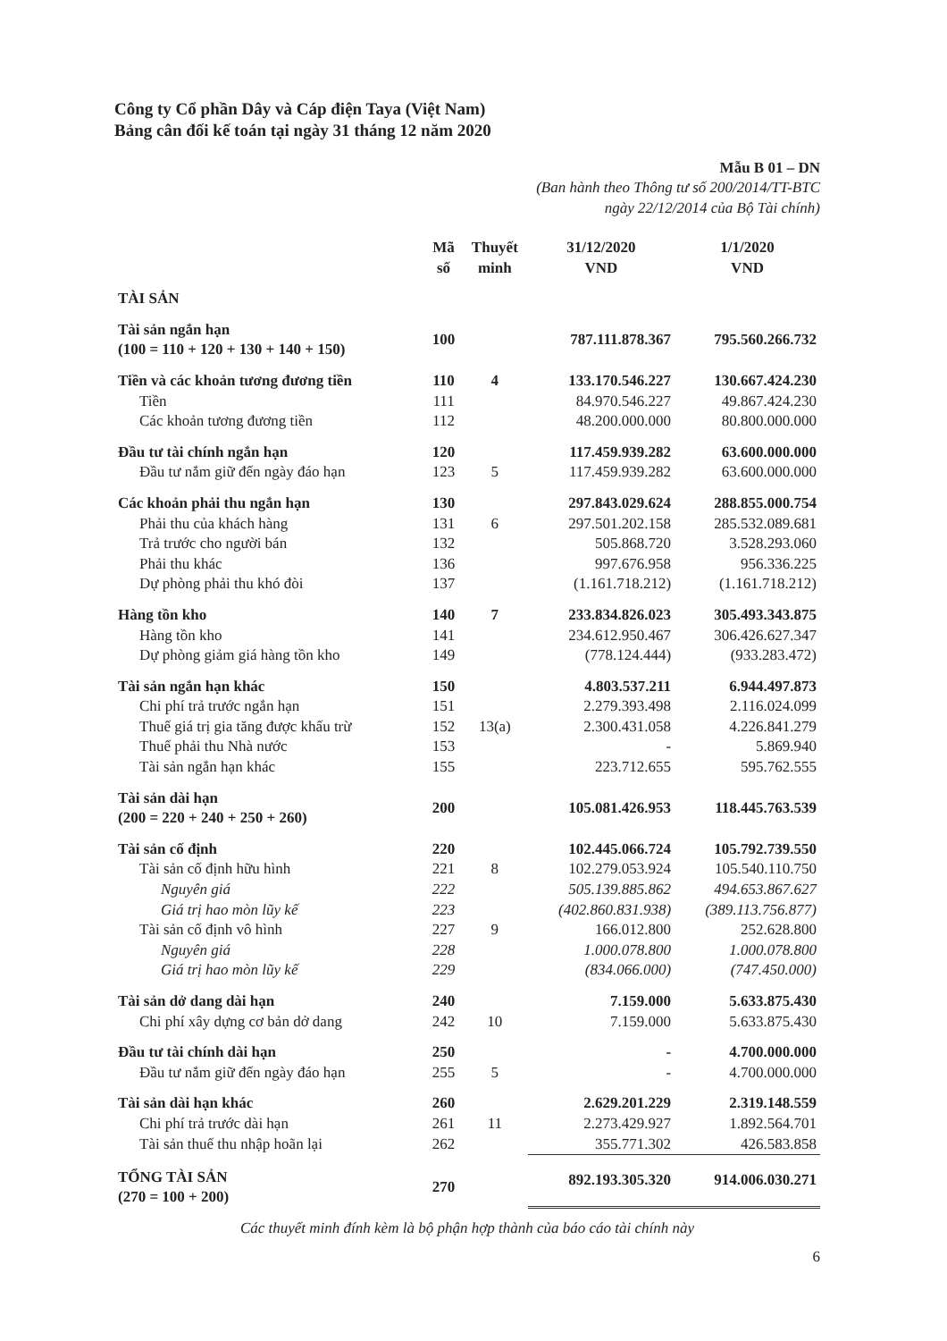Công ty Cổ phần Dây và Cáp điện Taya (Việt Nam)
Bảng cân đối kế toán tại ngày 31 tháng 12 năm 2020
Mẫu B 01 – DN
(Ban hành theo Thông tư số 200/2014/TT-BTC
ngày 22/12/2014 của Bộ Tài chính)
| | Mã số | Thuyết minh | 31/12/2020 VND | 1/1/2020 VND |
| --- | --- | --- | --- | --- |
| TÀI SẢN | | | | |
| Tài sản ngắn hạn (100 = 110 + 120 + 130 + 140 + 150) | 100 | | 787.111.878.367 | 795.560.266.732 |
| Tiền và các khoản tương đương tiền | 110 | 4 | 133.170.546.227 | 130.667.424.230 |
| Tiền | 111 | | 84.970.546.227 | 49.867.424.230 |
| Các khoản tương đương tiền | 112 | | 48.200.000.000 | 80.800.000.000 |
| Đầu tư tài chính ngắn hạn | 120 | | 117.459.939.282 | 63.600.000.000 |
| Đầu tư nắm giữ đến ngày đáo hạn | 123 | 5 | 117.459.939.282 | 63.600.000.000 |
| Các khoản phải thu ngắn hạn | 130 | | 297.843.029.624 | 288.855.000.754 |
| Phải thu của khách hàng | 131 | 6 | 297.501.202.158 | 285.532.089.681 |
| Trả trước cho người bán | 132 | | 505.868.720 | 3.528.293.060 |
| Phải thu khác | 136 | | 997.676.958 | 956.336.225 |
| Dự phòng phải thu khó đòi | 137 | | (1.161.718.212) | (1.161.718.212) |
| Hàng tồn kho | 140 | 7 | 233.834.826.023 | 305.493.343.875 |
| Hàng tồn kho | 141 | | 234.612.950.467 | 306.426.627.347 |
| Dự phòng giảm giá hàng tồn kho | 149 | | (778.124.444) | (933.283.472) |
| Tài sản ngắn hạn khác | 150 | | 4.803.537.211 | 6.944.497.873 |
| Chi phí trả trước ngắn hạn | 151 | | 2.279.393.498 | 2.116.024.099 |
| Thuế giá trị gia tăng được khấu trừ | 152 | 13(a) | 2.300.431.058 | 4.226.841.279 |
| Thuế phải thu Nhà nước | 153 | | - | 5.869.940 |
| Tài sản ngắn hạn khác | 155 | | 223.712.655 | 595.762.555 |
| Tài sản dài hạn (200 = 220 + 240 + 250 + 260) | 200 | | 105.081.426.953 | 118.445.763.539 |
| Tài sản cố định | 220 | | 102.445.066.724 | 105.792.739.550 |
| Tài sản cố định hữu hình | 221 | 8 | 102.279.053.924 | 105.540.110.750 |
| Nguyên giá | 222 | | 505.139.885.862 | 494.653.867.627 |
| Giá trị hao mòn lũy kế | 223 | | (402.860.831.938) | (389.113.756.877) |
| Tài sản cố định vô hình | 227 | 9 | 166.012.800 | 252.628.800 |
| Nguyên giá | 228 | | 1.000.078.800 | 1.000.078.800 |
| Giá trị hao mòn lũy kế | 229 | | (834.066.000) | (747.450.000) |
| Tài sản dở dang dài hạn | 240 | | 7.159.000 | 5.633.875.430 |
| Chi phí xây dựng cơ bản dở dang | 242 | 10 | 7.159.000 | 5.633.875.430 |
| Đầu tư tài chính dài hạn | 250 | | - | 4.700.000.000 |
| Đầu tư nắm giữ đến ngày đáo hạn | 255 | 5 | - | 4.700.000.000 |
| Tài sản dài hạn khác | 260 | | 2.629.201.229 | 2.319.148.559 |
| Chi phí trả trước dài hạn | 261 | 11 | 2.273.429.927 | 1.892.564.701 |
| Tài sản thuế thu nhập hoãn lại | 262 | | 355.771.302 | 426.583.858 |
| TỔNG TÀI SẢN (270 = 100 + 200) | 270 | | 892.193.305.320 | 914.006.030.271 |
Các thuyết minh đính kèm là bộ phận hợp thành của báo cáo tài chính này
6